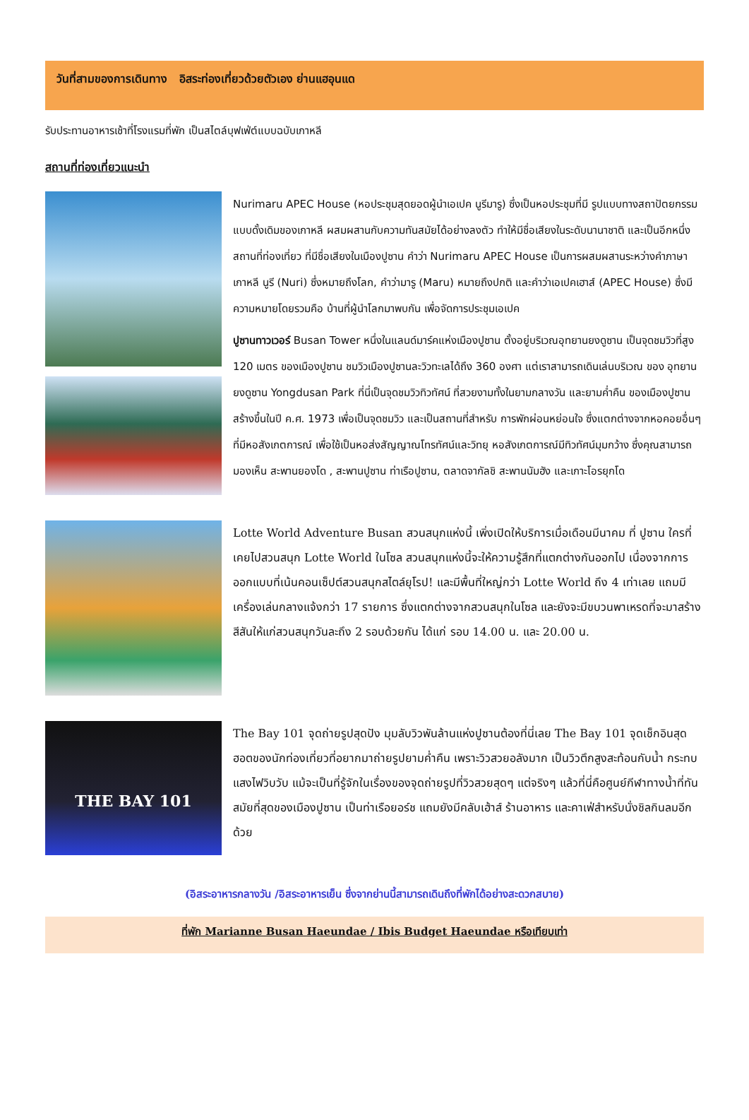วันที่สามของการเดินทาง อิสระท่องเที่ยวด้วยตัวเอง ย่านแฮอุนแด
รับประทานอาหารเช้าที่โรงแรมที่พัก เป็นสไตล์บุฟเฟ่ต์แบบฉบับเกาหลี
สถานที่ท่องเที่ยวแนะนำ
Nurimaru APEC House (หอประชุมสุดยอดผู้นำเอเปค นูรีมารู) ซึ่งเป็นหอประชุมที่มี รูปแบบทางสถาปัตยกรรม แบบดั้งเดิมของเกาหลี ผสมผสานกับความทันสมัยได้อย่างลงตัว ทำให้มีชื่อเสียงในระดับนานาชาติ และเป็นอีกหนึ่งสถานที่ท่องเที่ยว ที่มีชื่อเสียงในเมืองปูซาน คำว่า Nurimaru APEC House เป็นการผสมผสานระหว่างคำภาษาเกาหลี นูรี (Nuri) ซึ่งหมายถึงโลก, คำว่ามารู (Maru) หมายถึงปกติ และคำว่าเอเปคเฮาส์ (APEC House) ซึ่งมีความหมายโดยรวมคือ บ้านที่ผู้นำโลกมาพบกัน เพื่อจัดการประชุมเอเปค
ปูซานทาวเวอร์ Busan Tower หนึ่งในแลนด์มาร์คแห่งเมืองปูซาน ตั้งอยู่บริเวณอุทยานยงดูซาน เป็นจุดชมวิวที่สูง 120 เมตร ของเมืองปูซาน ชมวิวเมืองปูซานละวิวทะเลได้ถึง 360 องศา แต่เราสามารถเดินเล่นบริเวณ ของ อุทยานยงดูซาน Yongdusan Park ที่นี่เป็นจุดชมวิวทิวทัศน์ ที่สวยงามทั้งในยามกลางวัน และยามค่ำคืน ของเมืองปูซาน สร้างขึ้นในปี ค.ศ. 1973 เพื่อเป็นจุดชมวิว และเป็นสถานที่สำหรับ การพักผ่อนหย่อนใจ ซึ่งแตกต่างจากหอคอยอื่นๆ ที่มีหอสังเกตการณ์ เพื่อใช้เป็นหอส่งสัญญาณโทรทัศน์และวิทยุ หอสังเกตการณ์มีทิวทัศน์มุมกว้าง ซึ่งคุณสามารถมองเห็น สะพานยองโด , สะพานปูซาน ท่าเรือปูซาน, ตลาดจากัลชิ สะพานนัมฮัง และเกาะโอรยุกโด
Lotte World Adventure Busan สวนสนุกแห่งนี้ เพิ่งเปิดให้บริการเมื่อเดือนมีนาคม ที่ ปูซาน ใครที่เคยไปสวนสนุก Lotte World ในโซล สวนสนุกแห่งนี้จะให้ความรู้สึกที่แตกต่างกันออกไป เนื่องจากการออกแบบที่เน้นคอนเซ็ปต์สวนสนุกสไตล์ยุโรป! และมีพื้นที่ใหญ่กว่า Lotte World ถึง 4 เท่าเลย แถมมีเครื่องเล่นกลางแจ้งกว่า 17 รายการ ซึ่งแตกต่างจากสวนสนุกในโซล และยังจะมีขบวนพาเหรดที่จะมาสร้างสีสันให้แก่สวนสนุกวันละถึง 2 รอบด้วยกัน ได้แก่ รอบ 14.00 น. และ 20.00 น.
THE BAY 101
The Bay 101 จุดถ่ายรูปสุดปัง มุมลับวิวพันล้านแห่งปูซานต้องที่นี่เลย The Bay 101 จุดเช็กอินสุดฮอตของนักท่องเที่ยวที่อยากมาถ่ายรูปยามค่ำคืน เพราะวิวสวยอลังมาก เป็นวิวตึกสูงสะท้อนกับน้ำ กระทบแสงไฟวิบวับ แม้จะเป็นที่รู้จักในเรื่องของจุดถ่ายรูปที่วิวสวยสุดๆ แต่จริงๆ แล้วที่นี่คือศูนย์กีฬาทางน้ำที่ทันสมัยที่สุดของเมืองปูซาน เป็นท่าเรือยอร์ช แถมยังมีคลับเฮ้าส์ ร้านอาหาร และคาเฟ่สำหรับนั่งชิลกินลมอีกด้วย
(อิสระอาหารกลางวัน /อิสระอาหารเย็น ซึ่งจากย่านนี้สามารถเดินถึงที่พักได้อย่างสะดวกสบาย)
ที่พัก Marianne Busan Haeundae / Ibis Budget Haeundae หรือเทียบเท่า